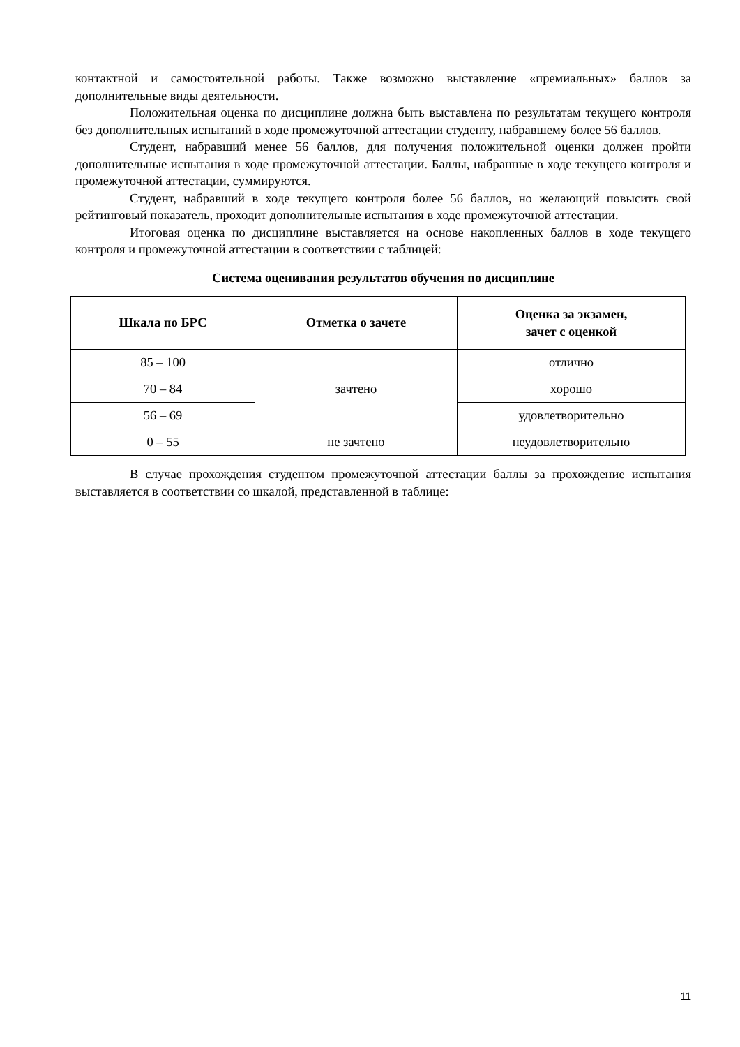контактной и самостоятельной работы. Также возможно выставление «премиальных» баллов за дополнительные виды деятельности.
Положительная оценка по дисциплине должна быть выставлена по результатам текущего контроля без дополнительных испытаний в ходе промежуточной аттестации студенту, набравшему более 56 баллов.
Студент, набравший менее 56 баллов, для получения положительной оценки должен пройти дополнительные испытания в ходе промежуточной аттестации. Баллы, набранные в ходе текущего контроля и промежуточной аттестации, суммируются.
Студент, набравший в ходе текущего контроля более 56 баллов, но желающий повысить свой рейтинговый показатель, проходит дополнительные испытания в ходе промежуточной аттестации.
Итоговая оценка по дисциплине выставляется на основе накопленных баллов в ходе текущего контроля и промежуточной аттестации в соответствии с таблицей:
Система оценивания результатов обучения по дисциплине
| Шкала по БРС | Отметка о зачете | Оценка за экзамен, зачет с оценкой |
| --- | --- | --- |
| 85 – 100 | зачтено | отлично |
| 70 – 84 | | хорошо |
| 56 – 69 | | удовлетворительно |
| 0 – 55 | не зачтено | неудовлетворительно |
В случае прохождения студентом промежуточной аттестации баллы за прохождение испытания выставляется в соответствии со шкалой, представленной в таблице:
11